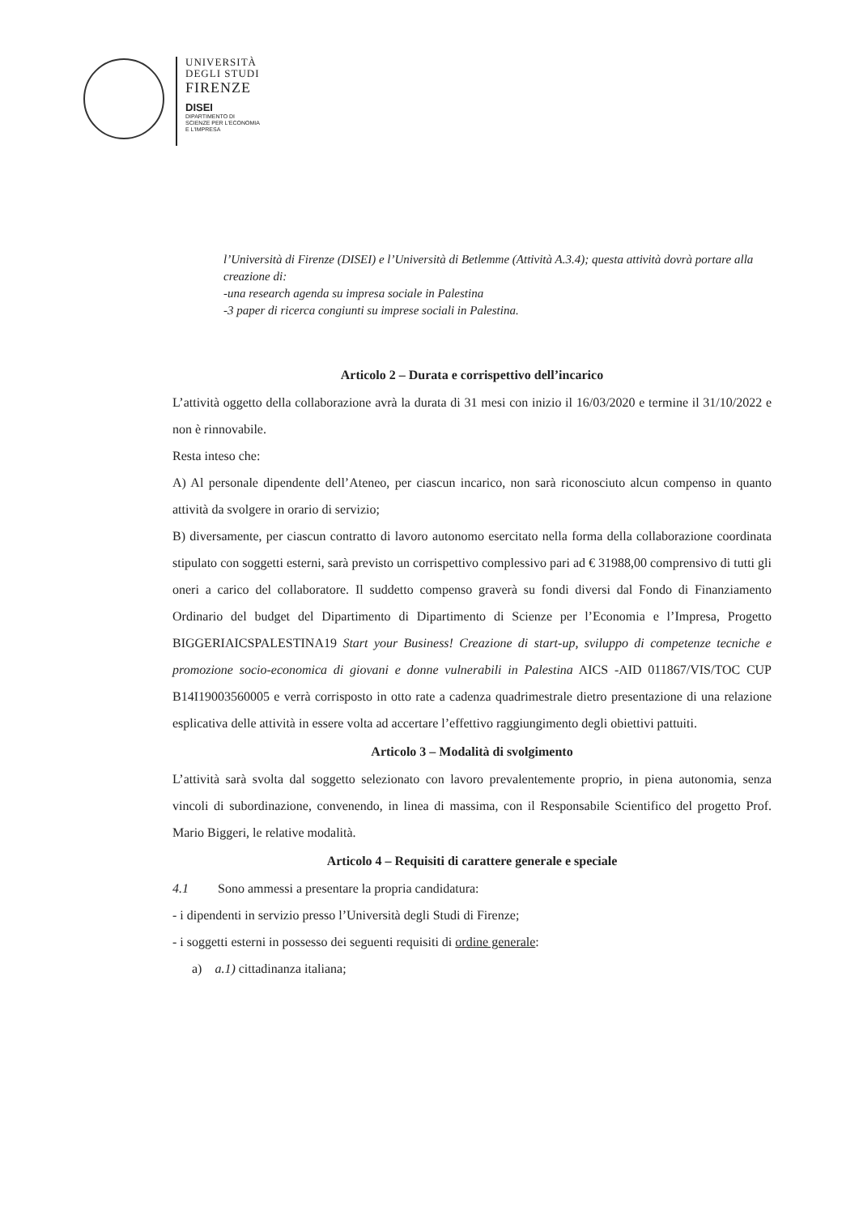UNIVERSITÀ
DEGLI STUDI
FIRENZE
DISEI
DIPARTIMENTO DI
SCIENZE PER L'ECONOMIA
E L'IMPRESA
l’Università di Firenze (DISEI) e l’Università di Betlemme (Attività A.3.4); questa attività dovrà portare alla creazione di:
-una research agenda su impresa sociale in Palestina
-3 paper di ricerca congiunti su imprese sociali in Palestina.
Articolo 2 – Durata e corrispettivo dell’incarico
L’attività oggetto della collaborazione avrà la durata di 31 mesi con inizio il 16/03/2020 e termine il 31/10/2022 e non è rinnovabile.
Resta inteso che:
A) Al personale dipendente dell’Ateneo, per ciascun incarico, non sarà riconosciuto alcun compenso in quanto attività da svolgere in orario di servizio;
B) diversamente, per ciascun contratto di lavoro autonomo esercitato nella forma della collaborazione coordinata stipulato con soggetti esterni, sarà previsto un corrispettivo complessivo pari ad € 31988,00 comprensivo di tutti gli oneri a carico del collaboratore. Il suddetto compenso graverà su fondi diversi dal Fondo di Finanziamento Ordinario del budget del Dipartimento di Dipartimento di Scienze per l’Economia e l’Impresa, Progetto BIGGERIAICSPALESTINA19 Start your Business! Creazione di start-up, sviluppo di competenze tecniche e promozione socio-economica di giovani e donne vulnerabili in Palestina AICS -AID 011867/VIS/TOC CUP B14I19003560005 e verrà corrisposto in otto rate a cadenza quadrimestrale dietro presentazione di una relazione esplicativa delle attività in essere volta ad accertare l’effettivo raggiungimento degli obiettivi pattuiti.
Articolo 3 – Modalità di svolgimento
L’attività sarà svolta dal soggetto selezionato con lavoro prevalentemente proprio, in piena autonomia, senza vincoli di subordinazione, convenendo, in linea di massima, con il Responsabile Scientifico del progetto Prof. Mario Biggeri, le relative modalità.
Articolo 4 – Requisiti di carattere generale e speciale
4.1 Sono ammessi a presentare la propria candidatura:
- i dipendenti in servizio presso l’Università degli Studi di Firenze;
- i soggetti esterni in possesso dei seguenti requisiti di ordine generale:
a) a.1) cittadinanza italiana;